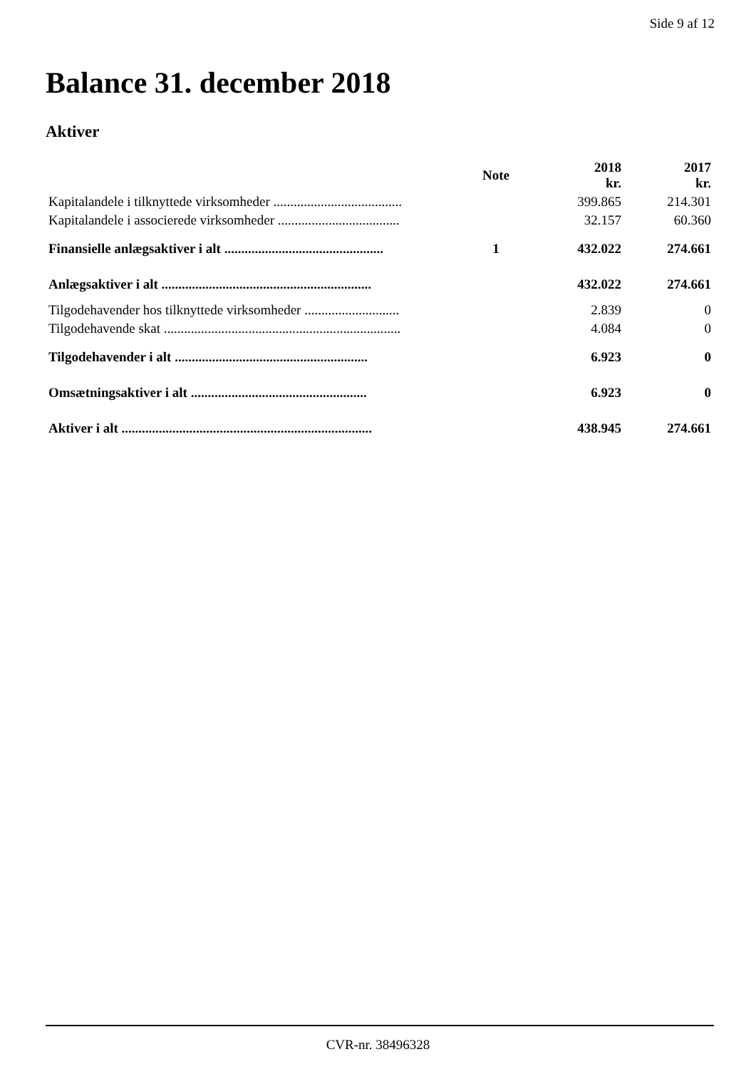Side 9 af 12
Balance 31. december 2018
Aktiver
| | Note | 2018 kr. | 2017 kr. |
| --- | --- | --- | --- |
| Kapitalandele i tilknyttede virksomheder ...................................... | | 399.865 | 214.301 |
| Kapitalandele i associerede virksomheder .................................... | | 32.157 | 60.360 |
| Finansielle anlægsaktiver i alt ............................................... | 1 | 432.022 | 274.661 |
| Anlægsaktiver i alt .............................................................. | | 432.022 | 274.661 |
| Tilgodehavender hos tilknyttede virksomheder ............................ | | 2.839 | 0 |
| Tilgodehavende skat ...................................................................... | | 4.084 | 0 |
| Tilgodehavender i alt ......................................................... | | 6.923 | 0 |
| Omsætningsaktiver i alt .................................................... | | 6.923 | 0 |
| Aktiver i alt .......................................................................... | | 438.945 | 274.661 |
CVR-nr. 38496328